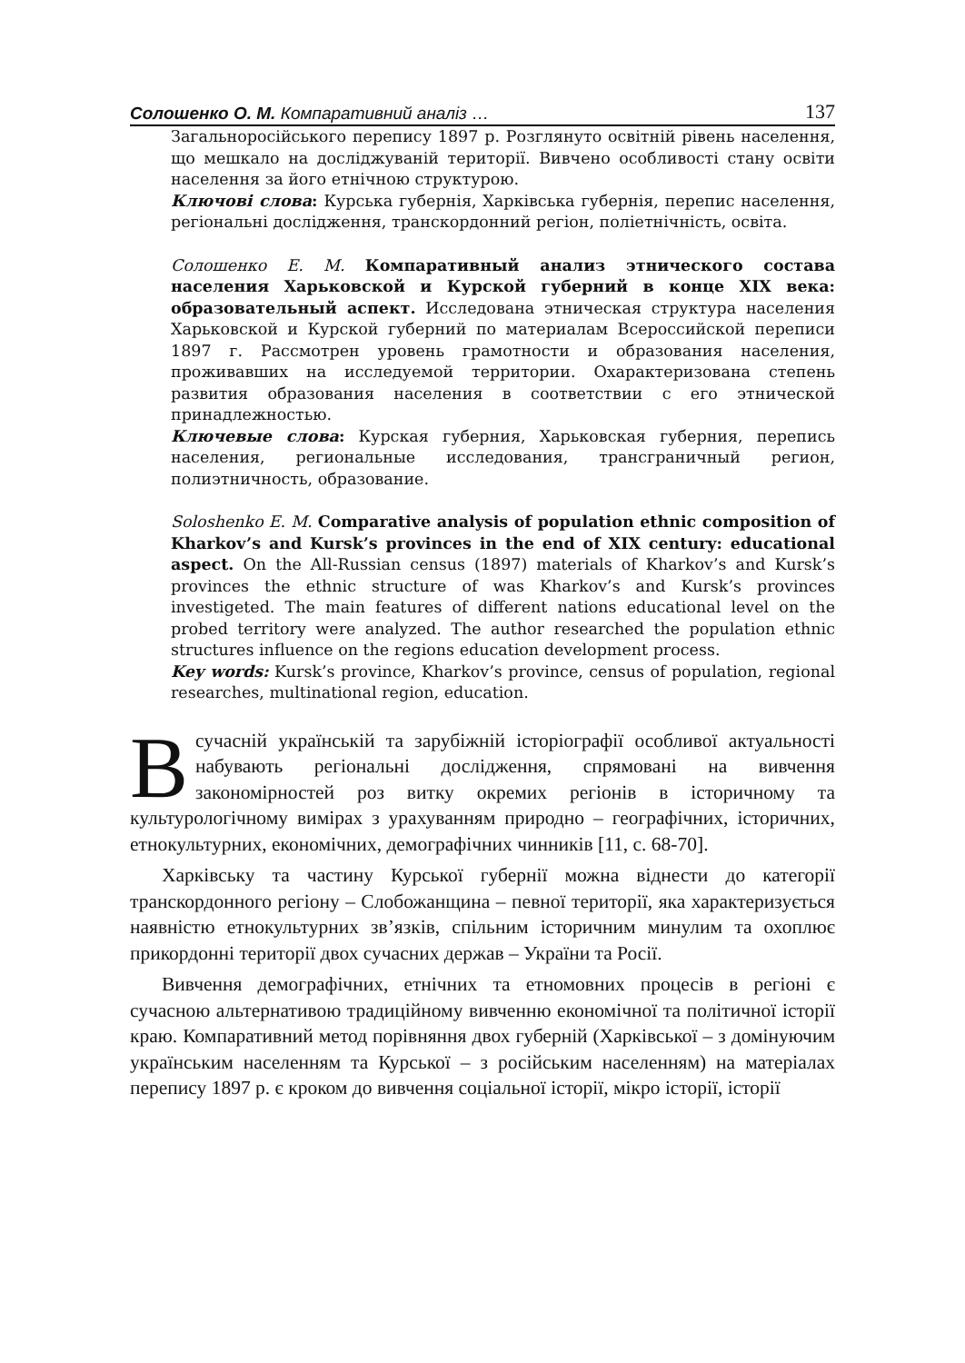Солошенко О. М. Компаративний аналіз … 137
Загальноросійського перепису 1897 р. Розглянуто освітній рівень населення, що мешкало на досліджуваній території. Вивчено особливості стану освіти населення за його етнічною структурою.
Ключові слова: Курська губернія, Харківська губернія, перепис населення, регіональні дослідження, транскордонний регіон, поліетнічність, освіта.
Солошенко Е. М. Компаративный анализ этнического состава населения Харьковской и Курской губерний в конце XIX века: образовательный аспект. Исследована этническая структура населения Харьковской и Курской губерний по материалам Всероссийской переписи 1897 г. Рассмотрен уровень грамотности и образования населения, проживавших на исследуемой территории. Охарактеризована степень развития образования населения в соответствии с его этнической принадлежностью.
Ключевые слова: Курская губерния, Харьковская губерния, перепись населения, региональные исследования, трансграничный регион, полиэтничность, образование.
Soloshenko E. M. Comparative analysis of population ethnic composition of Kharkov’s and Kursk’s provinces in the end of XIX century: educational aspect. On the All-Russian census (1897) materials of Kharkov’s and Kursk’s provinces the ethnic structure of was Kharkov’s and Kursk’s provinces investigeted. The main features of different nations educational level on the probed territory were analyzed. The author researched the population ethnic structures influence on the regions education development process.
Key words: Kursk’s province, Kharkov’s province, census of population, regional researches, multinational region, education.
В сучасній українській та зарубіжній історіографії особливої актуальності набувають регіональні дослідження, спрямовані на вивчення закономірностей роз витку окремих регіонів в історичному та культурологічному вимірах з урахуванням природно – географічних, історичних, етнокультурних, економічних, демографічних чинників [11, c. 68-70].
Харківську та частину Курської губернії можна віднести до категорії транскордонного регіону – Слобожанщина – певної території, яка характеризується наявністю етнокультурних зв’язків, спільним історичним минулим та охоплює прикордонні території двох сучасних держав – України та Росії.
Вивчення демографічних, етнічних та етномовних процесів в регіоні є сучасною альтернативою традиційному вивченню економічної та політичної історії краю. Компаративний метод порівняння двох губерній (Харківської – з домінуючим українським населенням та Курської – з російським населенням) на матеріалах перепису 1897 р. є кроком до вивчення соціальної історії, мікро історії, історії